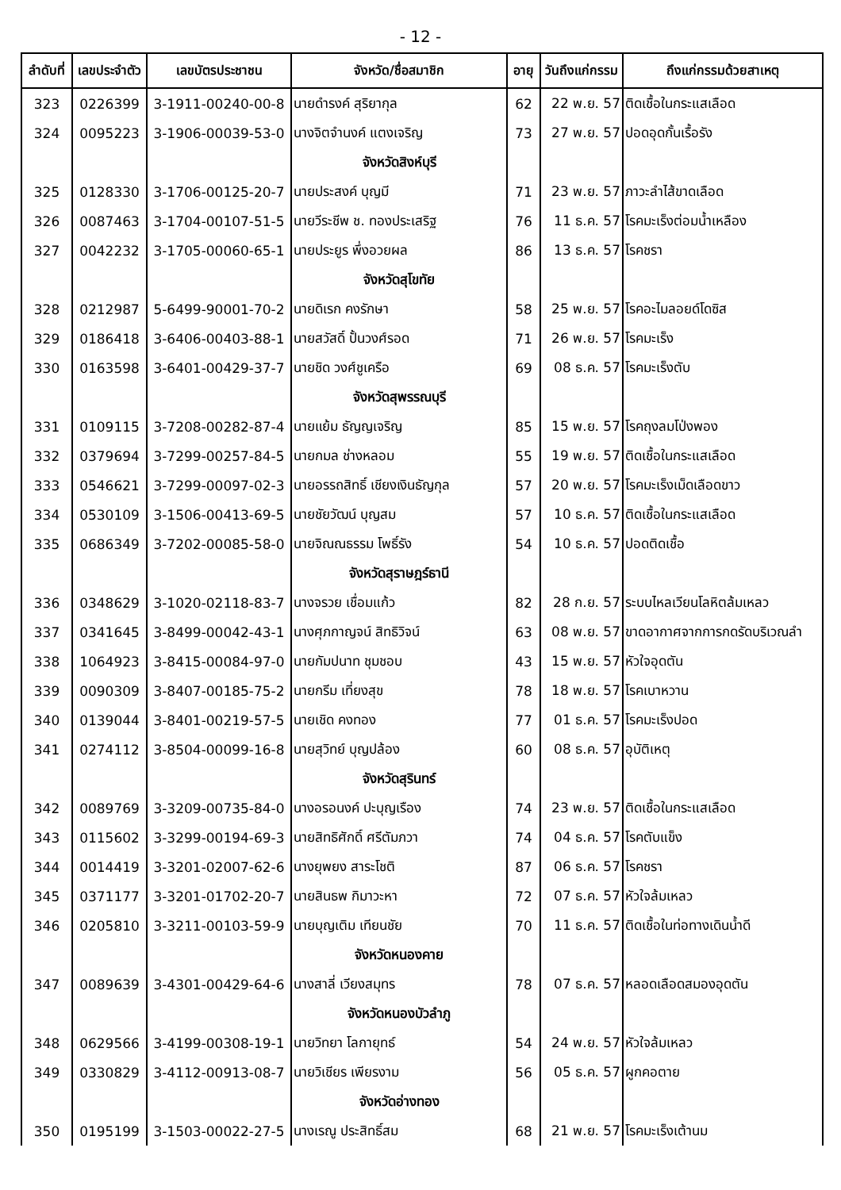- 12 -
| ลำดับที่ | เลขประจำตัว | เลขบัตรประชาชน | จังหวัด/ชื่อสมาชิก | อายุ | วันถึงแก่กรรม | ถึงแก่กรรมด้วยสาเหตุ |
| --- | --- | --- | --- | --- | --- | --- |
| 323 | 0226399 | 3-1911-00240-00-8 | นายดำรงค์ สุริยากุล | 62 | 22 พ.ย. 57 | ติดเชื้อในกระแสเลือด |
| 324 | 0095223 | 3-1906-00039-53-0 | นางจิตจำนงค์ แตงเจริญ | 73 | 27 พ.ย. 57 | ปอดอุดกั้นเรื้อรัง |
| | | | จังหวัดสิงห์บุรี | | | |
| 325 | 0128330 | 3-1706-00125-20-7 | นายประสงค์ บุญมี | 71 | 23 พ.ย. 57 | ภาวะลำไส้ขาดเลือด |
| 326 | 0087463 | 3-1704-00107-51-5 | นายวีระชีพ ช. ทองประเสริฐ | 76 | 11 ธ.ค. 57 | โรคมะเร็งต่อมน้ำเหลือง |
| 327 | 0042232 | 3-1705-00060-65-1 | นายประยูร พึ่งอวยผล | 86 | 13 ธ.ค. 57 | โรคชรา |
| | | | จังหวัดสุโขทัย | | | |
| 328 | 0212987 | 5-6499-90001-70-2 | นายดิเรก คงรักษา | 58 | 25 พ.ย. 57 | โรคอะไมลอยด์โดซิส |
| 329 | 0186418 | 3-6406-00403-88-1 | นายสวัสดิ์ ปั้นวงศ์รอด | 71 | 26 พ.ย. 57 | โรคมะเร็ง |
| 330 | 0163598 | 3-6401-00429-37-7 | นายชิด วงศ์ชูเครือ | 69 | 08 ธ.ค. 57 | โรคมะเร็งตับ |
| | | | จังหวัดสุพรรณบุรี | | | |
| 331 | 0109115 | 3-7208-00282-87-4 | นายแย้ม ธัญญเจริญ | 85 | 15 พ.ย. 57 | โรคถุงลมโป่งพอง |
| 332 | 0379694 | 3-7299-00257-84-5 | นายกมล ช่างหลอม | 55 | 19 พ.ย. 57 | ติดเชื้อในกระแสเลือด |
| 333 | 0546621 | 3-7299-00097-02-3 | นายอรรถสิทธิ์ เชียงเงินธัญกุล | 57 | 20 พ.ย. 57 | โรคมะเร็งเม็ดเลือดขาว |
| 334 | 0530109 | 3-1506-00413-69-5 | นายชัยวัฒน์ บุญสม | 57 | 10 ธ.ค. 57 | ติดเชื้อในกระแสเลือด |
| 335 | 0686349 | 3-7202-00085-58-0 | นายจิณณธรรม โพธิ์รัง | 54 | 10 ธ.ค. 57 | ปอดติดเชื้อ |
| | | | จังหวัดสุราษฎร์ธานี | | | |
| 336 | 0348629 | 3-1020-02118-83-7 | นางจรวย เชื่อมแก้ว | 82 | 28 ก.ย. 57 | ระบบไหลเวียนโลหิตล้มเหลว |
| 337 | 0341645 | 3-8499-00042-43-1 | นางศุภกาญจน์ สิทธิวิจน์ | 63 | 08 พ.ย. 57 | ขาดอากาศจากการกดรัดบริเวณลำ |
| 338 | 1064923 | 3-8415-00084-97-0 | นายกัมปนาท ชุมชอบ | 43 | 15 พ.ย. 57 | หัวใจอุดตัน |
| 339 | 0090309 | 3-8407-00185-75-2 | นายกรีม เที่ยงสุข | 78 | 18 พ.ย. 57 | โรคเบาหวาน |
| 340 | 0139044 | 3-8401-00219-57-5 | นายเชิด คงทอง | 77 | 01 ธ.ค. 57 | โรคมะเร็งปอด |
| 341 | 0274112 | 3-8504-00099-16-8 | นายสุวิทย์ บุญปล้อง | 60 | 08 ธ.ค. 57 | อุบัติเหตุ |
| | | | จังหวัดสุรินทร์ | | | |
| 342 | 0089769 | 3-3209-00735-84-0 | นางอรอนงค์ ปะบุญเรือง | 74 | 23 พ.ย. 57 | ติดเชื้อในกระแสเลือด |
| 343 | 0115602 | 3-3299-00194-69-3 | นายสิทธิศักดิ์ ศรีตัมภวา | 74 | 04 ธ.ค. 57 | โรคตับแข็ง |
| 344 | 0014419 | 3-3201-02007-62-6 | นางยุพยง สาระโชติ | 87 | 06 ธ.ค. 57 | โรคชรา |
| 345 | 0371177 | 3-3201-01702-20-7 | นายสินธพ กิมาวะหา | 72 | 07 ธ.ค. 57 | หัวใจล้มเหลว |
| 346 | 0205810 | 3-3211-00103-59-9 | นายบุญเติม เทียนชัย | 70 | 11 ธ.ค. 57 | ติดเชื้อในท่อทางเดินน้ำดี |
| | | | จังหวัดหนองคาย | | | |
| 347 | 0089639 | 3-4301-00429-64-6 | นางสาลี่ เวียงสมุทร | 78 | 07 ธ.ค. 57 | หลอดเลือดสมองอุดตัน |
| | | | จังหวัดหนองบัวลำภู | | | |
| 348 | 0629566 | 3-4199-00308-19-1 | นายวิทยา โลกายุทธ์ | 54 | 24 พ.ย. 57 | หัวใจล้มเหลว |
| 349 | 0330829 | 3-4112-00913-08-7 | นายวิเชียร เพียรงาม | 56 | 05 ธ.ค. 57 | ผูกคอตาย |
| | | | จังหวัดอ่างทอง | | | |
| 350 | 0195199 | 3-1503-00022-27-5 | นางเรณู ประสิทธิ์สม | 68 | 21 พ.ย. 57 | โรคมะเร็งเต้านม |